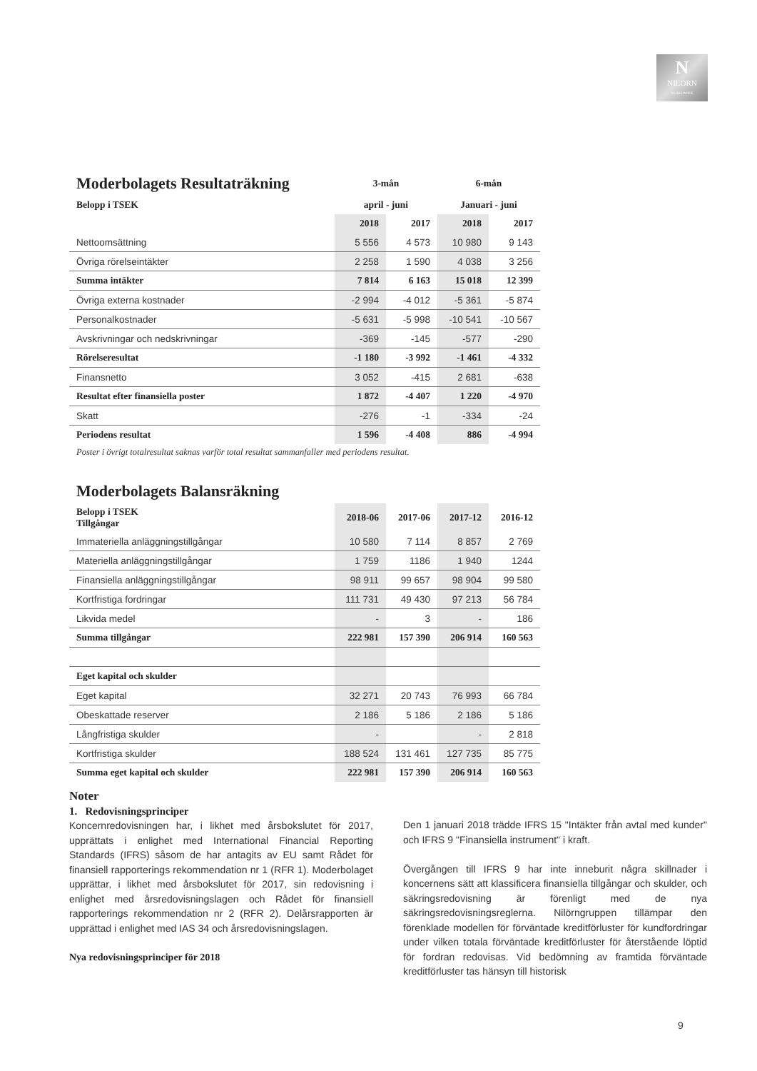N
NILORN
WORLDWIDE
| Moderbolagets Resultaträkning | 3-mån | | 6-mån | |
| --- | --- | --- | --- | --- |
| Belopp i TSEK | april - juni | | Januari - juni | |
| | 2018 | 2017 | 2018 | 2017 |
| Nettoomsättning | 5 556 | 4 573 | 10 980 | 9 143 |
| Övriga rörelseintäkter | 2 258 | 1 590 | 4 038 | 3 256 |
| Summa intäkter | 7 814 | 6 163 | 15 018 | 12 399 |
| Övriga externa kostnader | -2 994 | -4 012 | -5 361 | -5 874 |
| Personalkostnader | -5 631 | -5 998 | -10 541 | -10 567 |
| Avskrivningar och nedskrivningar | -369 | -145 | -577 | -290 |
| Rörelseresultat | -1 180 | -3 992 | -1 461 | -4 332 |
| Finansnetto | 3 052 | -415 | 2 681 | -638 |
| Resultat efter finansiella poster | 1 872 | -4 407 | 1 220 | -4 970 |
| Skatt | -276 | -1 | -334 | -24 |
| Periodens resultat | 1 596 | -4 408 | 886 | -4 994 |
Poster i övrigt totalresultat saknas varför total resultat sammanfaller med periodens resultat.
| Moderbolagets Balansräkning | | | | |
| --- | --- | --- | --- | --- |
| Belopp i TSEK Tillgångar | 2018-06 | 2017-06 | 2017-12 | 2016-12 |
| Immateriella anläggningstillgångar | 10 580 | 7 114 | 8 857 | 2 769 |
| Materiella anläggningstillgångar | 1 759 | 1186 | 1 940 | 1244 |
| Finansiella anläggningstillgångar | 98 911 | 99 657 | 98 904 | 99 580 |
| Kortfristiga fordringar | 111 731 | 49 430 | 97 213 | 56 784 |
| Likvida medel | - | 3 | - | 186 |
| Summa tillgångar | 222 981 | 157 390 | 206 914 | 160 563 |
| Eget kapital och skulder | | | | |
| Eget kapital | 32 271 | 20 743 | 76 993 | 66 784 |
| Obeskattade reserver | 2 186 | 5 186 | 2 186 | 5 186 |
| Långfristiga skulder | - | | - | 2 818 |
| Kortfristiga skulder | 188 524 | 131 461 | 127 735 | 85 775 |
| Summa eget kapital och skulder | 222 981 | 157 390 | 206 914 | 160 563 |
Noter
1. Redovisningsprinciper
Koncernredovisningen har, i likhet med årsbokslutet för 2017, upprättats i enlighet med International Financial Reporting Standards (IFRS) såsom de har antagits av EU samt Rådet för finansiell rapporterings rekommendation nr 1 (RFR 1). Moderbolaget upprättar, i likhet med årsbokslutet för 2017, sin redovisning i enlighet med årsredovisningslagen och Rådet för finansiell rapporterings rekommendation nr 2 (RFR 2). Delårsrapporten är upprättad i enlighet med IAS 34 och årsredovisningslagen.
Nya redovisningsprinciper för 2018
Den 1 januari 2018 trädde IFRS 15 "Intäkter från avtal med kunder" och IFRS 9 "Finansiella instrument" i kraft.
Övergången till IFRS 9 har inte inneburit några skillnader i koncernens sätt att klassificera finansiella tillgångar och skulder, och säkringsredovisning är förenligt med de nya säkringsredovisningsreglerna. Nilörngruppen tillämpar den förenklade modellen för förväntade kreditförluster för kundfordringar under vilken totala förväntade kreditförluster för återstående löptid för fordran redovisas. Vid bedömning av framtida förväntade kreditförluster tas hänsyn till historisk
9